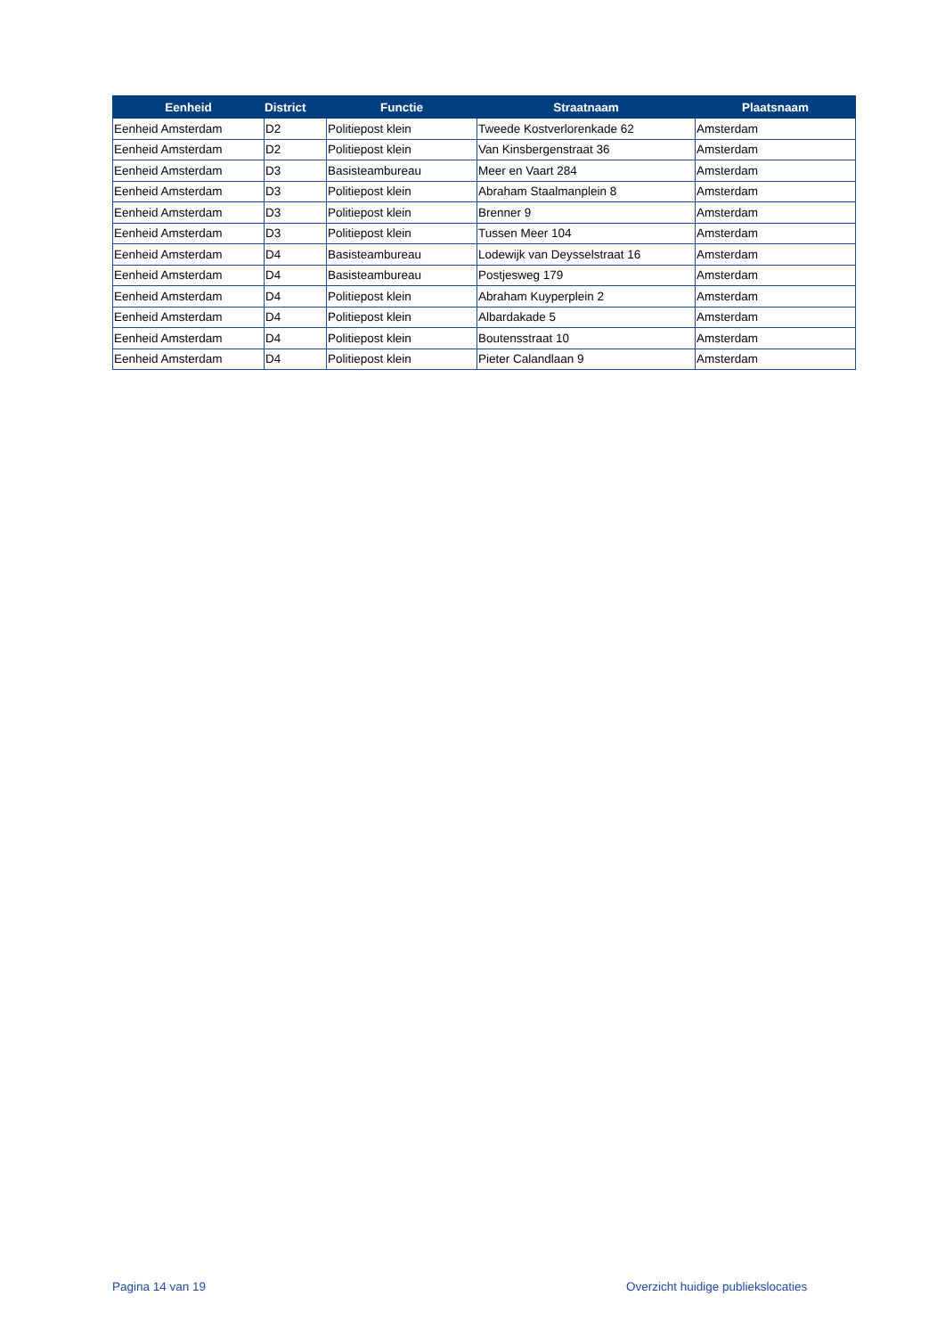| Eenheid | District | Functie | Straatnaam | Plaatsnaam |
| --- | --- | --- | --- | --- |
| Eenheid Amsterdam | D2 | Politiepost klein | Tweede Kostverlorenkade 62 | Amsterdam |
| Eenheid Amsterdam | D2 | Politiepost klein | Van Kinsbergenstraat 36 | Amsterdam |
| Eenheid Amsterdam | D3 | Basisteambureau | Meer en Vaart 284 | Amsterdam |
| Eenheid Amsterdam | D3 | Politiepost klein | Abraham Staalmanplein 8 | Amsterdam |
| Eenheid Amsterdam | D3 | Politiepost klein | Brenner 9 | Amsterdam |
| Eenheid Amsterdam | D3 | Politiepost klein | Tussen Meer 104 | Amsterdam |
| Eenheid Amsterdam | D4 | Basisteambureau | Lodewijk van Deysselstraat 16 | Amsterdam |
| Eenheid Amsterdam | D4 | Basisteambureau | Postjesweg 179 | Amsterdam |
| Eenheid Amsterdam | D4 | Politiepost klein | Abraham Kuyperplein 2 | Amsterdam |
| Eenheid Amsterdam | D4 | Politiepost klein | Albardakade 5 | Amsterdam |
| Eenheid Amsterdam | D4 | Politiepost klein | Boutensstraat 10 | Amsterdam |
| Eenheid Amsterdam | D4 | Politiepost klein | Pieter Calandlaan 9 | Amsterdam |
Pagina 14 van 19
Overzicht huidige publiekslocaties